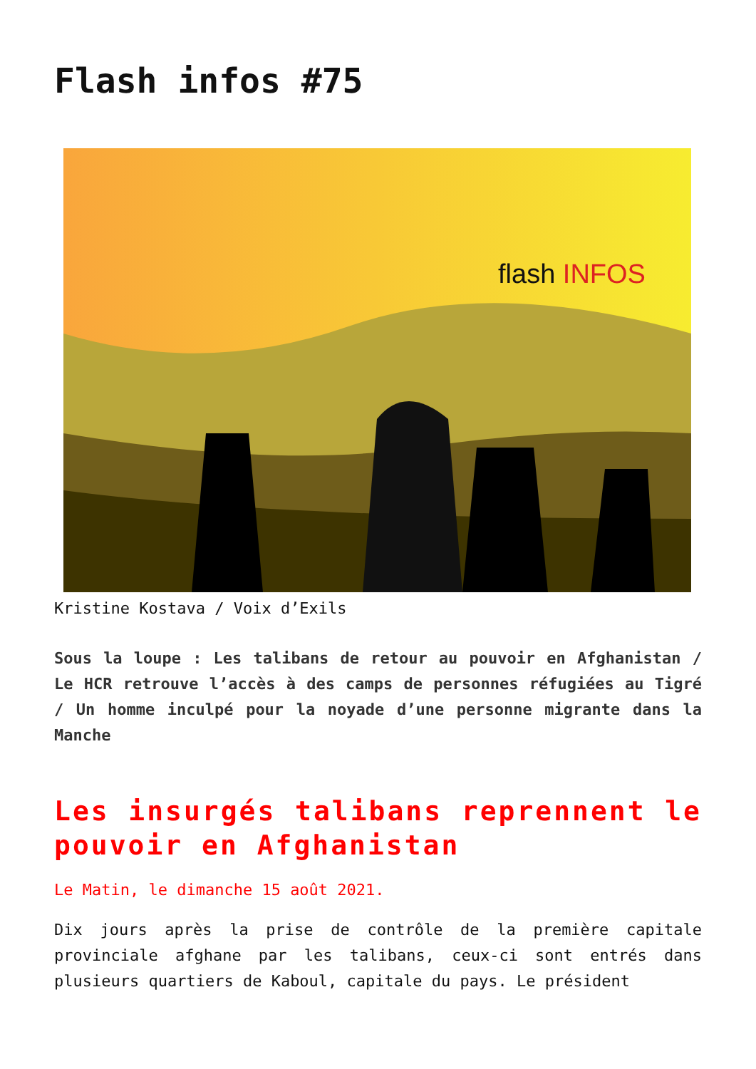Flash infos #75
flash INFOS
Kristine Kostava / Voix d’Exils
Sous la loupe : Les talibans de retour au pouvoir en Afghanistan / Le HCR retrouve l’accès à des camps de personnes réfugiées au Tigré / Un homme inculpé pour la noyade d’une personne migrante dans la Manche
Les insurgés talibans reprennent le pouvoir en Afghanistan
Le Matin, le dimanche 15 août 2021.
Dix jours après la prise de contrôle de la première capitale provinciale afghane par les talibans, ceux-ci sont entrés dans plusieurs quartiers de Kaboul, capitale du pays. Le président